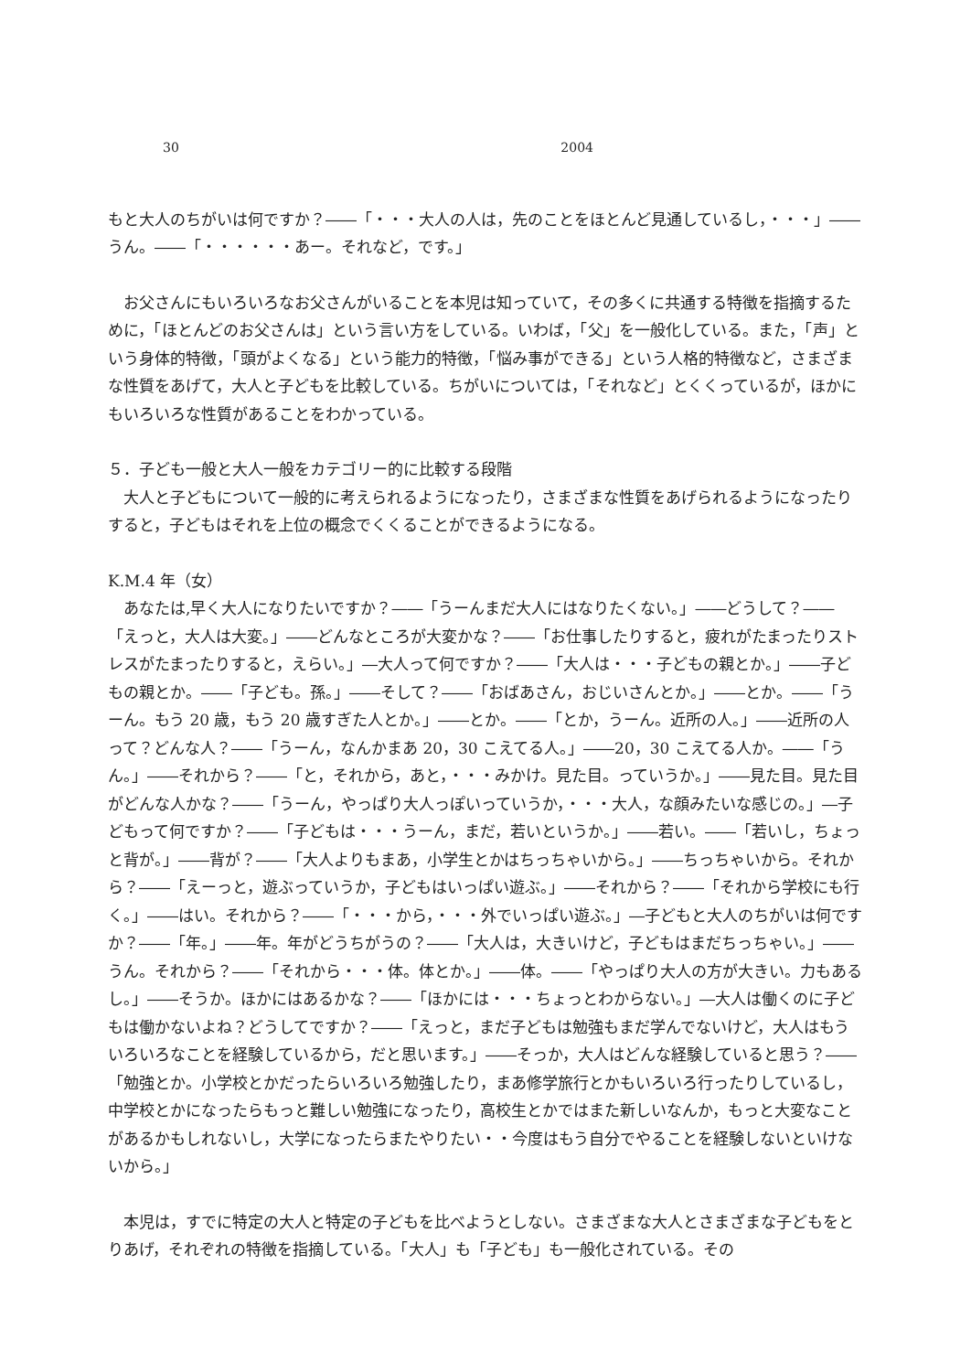30 2004
もと大人のちがいは何ですか？――「・・・大人の人は，先のことをほとんど見通しているし，・・・」――うん。――「・・・・・・あー。それなど，です。」
お父さんにもいろいろなお父さんがいることを本児は知っていて，その多くに共通する特徴を指摘するために，「ほとんどのお父さんは」という言い方をしている。いわば，「父」を一般化している。また，「声」という身体的特徴，「頭がよくなる」という能力的特徴，「悩み事ができる」という人格的特徴など，さまざまな性質をあげて，大人と子どもを比較している。ちがいについては，「それなど」とくくっているが，ほかにもいろいろな性質があることをわかっている。
５．子ども一般と大人一般をカテゴリー的に比較する段階
大人と子どもについて一般的に考えられるようになったり，さまざまな性質をあげられるようになったりすると，子どもはそれを上位の概念でくくることができるようになる。
K.M.4 年（女）
あなたは,早く大人になりたいですか？――「うーんまだ大人にはなりたくない。」――どうして？――「えっと，大人は大変。」――どんなところが大変かな？――「お仕事したりすると，疲れがたまったりストレスがたまったりすると，えらい。」―大人って何ですか？――「大人は・・・子どもの親とか。」――子どもの親とか。――「子ども。孫。」――そして？――「おばあさん，おじいさんとか。」――とか。――「うーん。もう 20 歳，もう 20 歳すぎた人とか。」――とか。――「とか，うーん。近所の人。」――近所の人って？どんな人？――「うーん，なんかまあ 20，30 こえてる人。」――20，30 こえてる人か。――「うん。」――それから？――「と，それから，あと，・・・みかけ。見た目。っていうか。」――見た目。見た目がどんな人かな？――「うーん，やっぱり大人っぽいっていうか，・・・大人，な顔みたいな感じの。」―子どもって何ですか？――「子どもは・・・うーん，まだ，若いというか。」――若い。――「若いし，ちょっと背が。」――背が？――「大人よりもまあ，小学生とかはちっちゃいから。」――ちっちゃいから。それから？――「えーっと，遊ぶっていうか，子どもはいっぱい遊ぶ。」――それから？――「それから学校にも行く。」――はい。それから？――「・・・から，・・・外でいっぱい遊ぶ。」―子どもと大人のちがいは何ですか？――「年。」――年。年がどうちがうの？――「大人は，大きいけど，子どもはまだちっちゃい。」――うん。それから？――「それから・・・体。体とか。」――体。――「やっぱり大人の方が大きい。力もあるし。」――そうか。ほかにはあるかな？――「ほかには・・・ちょっとわからない。」―大人は働くのに子どもは働かないよね？どうしてですか？――「えっと，まだ子どもは勉強もまだ学んでないけど，大人はもういろいろなことを経験しているから，だと思います。」――そっか，大人はどんな経験していると思う？――「勉強とか。小学校とかだったらいろいろ勉強したり，まあ修学旅行とかもいろいろ行ったりしているし，中学校とかになったらもっと難しい勉強になったり，高校生とかではまた新しいなんか，もっと大変なことがあるかもしれないし，大学になったらまたやりたい・・今度はもう自分でやることを経験しないといけないから。」
本児は，すでに特定の大人と特定の子どもを比べようとしない。さまざまな大人とさまざまな子どもをとりあげ，それぞれの特徴を指摘している。「大人」も「子ども」も一般化されている。その